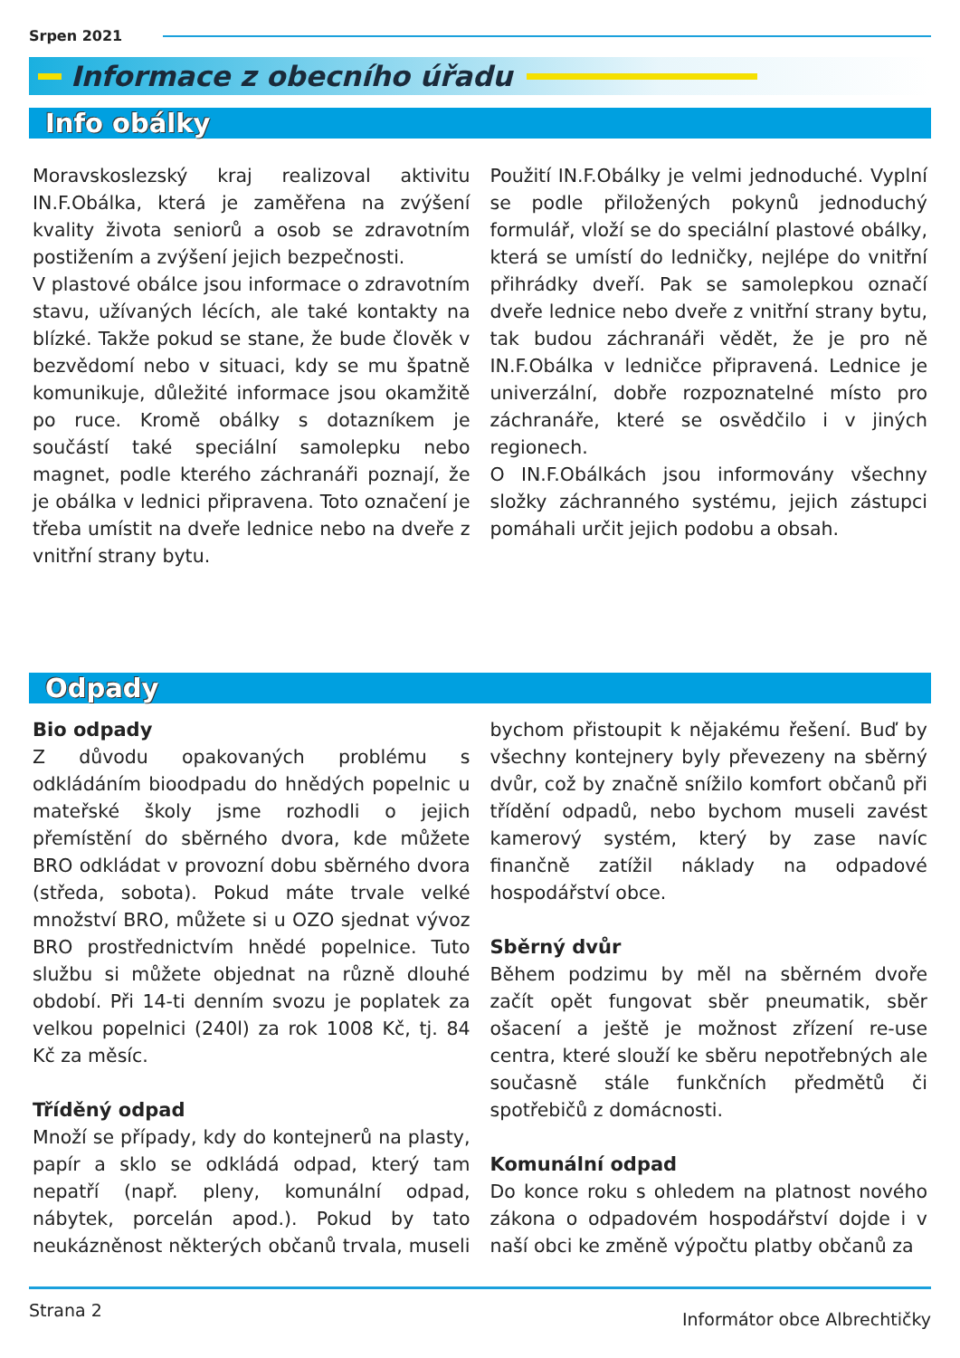Srpen 2021
Informace z obecního úřadu
Info obálky
Moravskoslezský kraj realizoval aktivitu IN.F.Obálka, která je zaměřena na zvýšení kvality života seniorů a osob se zdravotním postižením a zvýšení jejich bezpečnosti.
V plastové obálce jsou informace o zdravotním stavu, užívaných lécích, ale také kontakty na blízké. Takže pokud se stane, že bude člověk v bezvědomí nebo v situaci, kdy se mu špatně komunikuje, důležité informace jsou okamžitě po ruce. Kromě obálky s dotazníkem je součástí také speciální samolepku nebo magnet, podle kterého záchranáři poznají, že je obálka v lednici připravena. Toto označení je třeba umístit na dveře lednice nebo na dveře z vnitřní strany bytu.
Použití IN.F.Obálky je velmi jednoduché. Vyplní se podle přiložených pokynů jednoduchý formulář, vloží se do speciální plastové obálky, která se umístí do ledničky, nejlépe do vnitřní přihrádky dveří. Pak se samolepkou označí dveře lednice nebo dveře z vnitřní strany bytu, tak budou záchranáři vědět, že je pro ně IN.F.Obálka v ledničce připravená. Lednice je univerzální, dobře rozpoznatelné místo pro záchranáře, které se osvědčilo i v jiných regionech.
O IN.F.Obálkách jsou informovány všechny složky záchranného systému, jejich zástupci pomáhali určit jejich podobu a obsah.
Odpady
Bio odpady
Z důvodu opakovaných problému s odkládáním bioodpadu do hnědých popelnic u mateřské školy jsme rozhodli o jejich přemístění do sběrného dvora, kde můžete BRO odkládat v provozní dobu sběrného dvora (středa, sobota). Pokud máte trvale velké množství BRO, můžete si u OZO sjednat vývoz BRO prostřednictvím hnědé popelnice. Tuto službu si můžete objednat na různě dlouhé období. Při 14-ti denním svozu je poplatek za velkou popelnici (240l) za rok 1008 Kč, tj. 84 Kč za měsíc.
Tříděný odpad
Množí se případy, kdy do kontejnerů na plasty, papír a sklo se odkládá odpad, který tam nepatří (např. pleny, komunální odpad, nábytek, porcelán apod.). Pokud by tato neukázněnost některých občanů trvala, museli bychom přistoupit k nějakému řešení. Buď by všechny kontejnery byly převezeny na sběrný dvůr, což by značně snížilo komfort občanů při třídění odpadů, nebo bychom museli zavést kamerový systém, který by zase navíc finančně zatížil náklady na odpadové hospodářství obce.
Sběrný dvůr
Během podzimu by měl na sběrném dvoře začít opět fungovat sběr pneumatik, sběr ošacení a ještě je možnost zřízení re-use centra, které slouží ke sběru nepotřebných ale současně stále funkčních předmětů či spotřebičů z domácnosti.
Komunální odpad
Do konce roku s ohledem na platnost nového zákona o odpadovém hospodářství dojde i v naší obci ke změně výpočtu platby občanů za
Strana 2 Informátor obce Albrechtičky